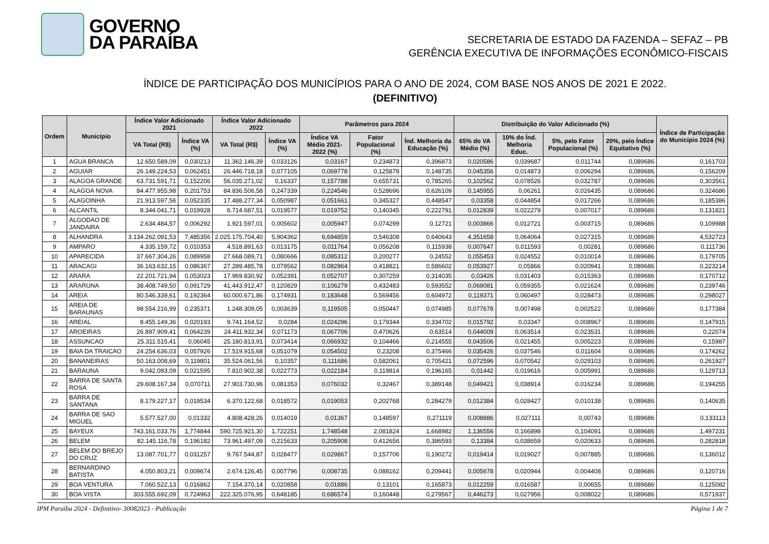GOVERNO
DA PARAÍBA
SECRETARIA DE ESTADO DA FAZENDA – SEFAZ – PB
GERÊNCIA EXECUTIVA DE INFORMAÇÕES ECONÔMICO-FISCAIS
ÍNDICE DE PARTICIPAÇÃO DOS MUNICÍPIOS PARA O ANO DE 2024, COM BASE NOS ANOS DE 2021 E 2022.
(DEFINITIVO)
| Ordem | Município | Índice Valor Adicionado 2021 | | Índice Valor Adicionado 2022 | | Parâmetros para 2024 | | | Distribuição do Valor Adicionado (%) | | | | Índice de Participação do Município 2024 (%) |
| --- | --- | --- | --- | --- | --- | --- | --- | --- | --- | --- | --- | --- | --- |
| | | VA Total (R$) | Índice VA (%) | VA Total (R$) | Índice VA (%) | Índice VA Médio 2021-2022 (%) | Fator Populacional (%) | Índ. Melhoria da Educação (%) | 65% do VA Médio (%) | 10% do Índ. Melhoria Educ. | 5%, pelo Fator Populacional (%) | 20%, pelo Índice Equitativo (%) | |
| 1 | AGUA BRANCA | 12.650.589,09 | 0,030213 | 11.362.146,39 | 0,033126 | 0,03167 | 0,234873 | 0,396873 | 0,020586 | 0,039687 | 0,011744 | 0,089686 | 0,161703 |
| 2 | AGUIAR | 26.149.224,53 | 0,062451 | 26.446.718,18 | 0,077105 | 0,069778 | 0,125878 | 0,148735 | 0,045356 | 0,014873 | 0,006294 | 0,089686 | 0,156209 |
| 3 | ALAGOA GRANDE | 63.731.591,71 | 0,152206 | 56.035.271,02 | 0,16337 | 0,157788 | 0,655731 | 0,785265 | 0,102562 | 0,078526 | 0,032787 | 0,089686 | 0,303561 |
| 4 | ALAGOA NOVA | 84.477.955,98 | 0,201753 | 84.836.506,58 | 0,247339 | 0,224546 | 0,528696 | 0,626109 | 0,145955 | 0,06261 | 0,026435 | 0,089686 | 0,324686 |
| 5 | ALAGOINHA | 21.913.597,56 | 0,052335 | 17.488.277,34 | 0,050987 | 0,051661 | 0,345327 | 0,448547 | 0,03358 | 0,044854 | 0,017266 | 0,089686 | 0,185386 |
| 6 | ALCANTIL | 8.344.041,71 | 0,019928 | 6.714.687,51 | 0,019577 | 0,019752 | 0,140345 | 0,222791 | 0,012839 | 0,022279 | 0,007017 | 0,089686 | 0,131821 |
| 7 | ALGODAO DE JANDAIRA | 2.634.484,57 | 0,006292 | 1.921.597,01 | 0,005602 | 0,005947 | 0,074299 | 0,12721 | 0,003866 | 0,012721 | 0,003715 | 0,089686 | 0,109988 |
| 8 | ALHANDRA | 3.134.262.091,53 | 7,485356 | 2.025.175.704,40 | 5,904362 | 6,694859 | 0,546308 | 0,640643 | 4,351658 | 0,064064 | 0,027315 | 0,089686 | 4,532723 |
| 9 | AMPARO | 4.335.159,72 | 0,010353 | 4.518.891,63 | 0,013175 | 0,011764 | 0,056208 | 0,115938 | 0,007647 | 0,011593 | 0,00281 | 0,089686 | 0,111736 |
| 10 | APARECIDA | 37.667.304,26 | 0,089958 | 27.668.089,71 | 0,080666 | 0,085312 | 0,200277 | 0,24552 | 0,055453 | 0,024552 | 0,010014 | 0,089686 | 0,179705 |
| 11 | ARACAGI | 36.163.632,15 | 0,086367 | 27.289.485,78 | 0,079562 | 0,082964 | 0,418821 | 0,586602 | 0,053927 | 0,05866 | 0,020941 | 0,089686 | 0,223214 |
| 12 | ARARA | 22.201.721,94 | 0,053023 | 17.969.830,92 | 0,052391 | 0,052707 | 0,307259 | 0,314035 | 0,03426 | 0,031403 | 0,015363 | 0,089686 | 0,170712 |
| 13 | ARARUNA | 38.408.749,50 | 0,091729 | 41.443.912,47 | 0,120829 | 0,106279 | 0,432483 | 0,593552 | 0,069081 | 0,059355 | 0,021624 | 0,089686 | 0,239746 |
| 14 | AREIA | 80.546.339,61 | 0,192364 | 60.000.671,86 | 0,174931 | 0,183648 | 0,569456 | 0,604972 | 0,119371 | 0,060497 | 0,028473 | 0,089686 | 0,298027 |
| 15 | AREIA DE BARAUNAS | 98.554.216,99 | 0,235371 | 1.248.309,05 | 0,003639 | 0,119505 | 0,050447 | 0,074985 | 0,077678 | 0,007498 | 0,002522 | 0,089686 | 0,177384 |
| 16 | AREIAL | 8.455.149,36 | 0,020193 | 9.741.164,52 | 0,0284 | 0,024296 | 0,179344 | 0,334702 | 0,015792 | 0,03347 | 0,008967 | 0,089686 | 0,147915 |
| 17 | AROEIRAS | 26.897.909,41 | 0,064239 | 24.411.932,34 | 0,071173 | 0,067706 | 0,470626 | 0,63514 | 0,044009 | 0,063514 | 0,023531 | 0,089686 | 0,22074 |
| 18 | ASSUNCAO | 25.311.515,41 | 0,06045 | 25.180.813,91 | 0,073414 | 0,066932 | 0,104466 | 0,214555 | 0,043506 | 0,021455 | 0,005223 | 0,089686 | 0,15987 |
| 19 | BAIA DA TRAICAO | 24.254.636,03 | 0,057926 | 17.519.915,68 | 0,051079 | 0,054502 | 0,23208 | 0,375466 | 0,035426 | 0,037546 | 0,011604 | 0,089686 | 0,174262 |
| 20 | BANANEIRAS | 50.163.008,69 | 0,119801 | 35.524.061,56 | 0,10357 | 0,111686 | 0,582061 | 0,705421 | 0,072596 | 0,070542 | 0,029103 | 0,089686 | 0,261927 |
| 21 | BARAUNA | 9.042.093,09 | 0,021595 | 7.810.902,38 | 0,022773 | 0,022184 | 0,119814 | 0,196165 | 0,01442 | 0,019616 | 0,005991 | 0,089686 | 0,129713 |
| 22 | BARRA DE SANTA ROSA | 29.608.167,34 | 0,070711 | 27.903.730,96 | 0,081353 | 0,076032 | 0,32467 | 0,389148 | 0,049421 | 0,038914 | 0,016234 | 0,089686 | 0,194255 |
| 23 | BARRA DE SANTANA | 8.179.227,17 | 0,019534 | 6.370.122,68 | 0,018572 | 0,019053 | 0,202768 | 0,284279 | 0,012384 | 0,028427 | 0,010138 | 0,089686 | 0,140635 |
| 24 | BARRA DE SAO MIGUEL | 5.577.527,00 | 0,01332 | 4.808.428,26 | 0,014019 | 0,01367 | 0,148597 | 0,271119 | 0,008886 | 0,027111 | 0,00743 | 0,089686 | 0,133113 |
| 25 | BAYEUX | 743.161.033,76 | 1,774844 | 590.725.921,30 | 1,722251 | 1,748548 | 2,081824 | 1,668982 | 1,136556 | 0,166898 | 0,104091 | 0,089686 | 1,497231 |
| 26 | BELEM | 82.145.116,78 | 0,196182 | 73.961.497,09 | 0,215633 | 0,205908 | 0,412656 | 0,386593 | 0,13384 | 0,038659 | 0,020633 | 0,089686 | 0,282818 |
| 27 | BELEM DO BREJO DO CRUZ | 13.087.701,77 | 0,031257 | 9.767.544,87 | 0,028477 | 0,029867 | 0,157706 | 0,190272 | 0,019414 | 0,019027 | 0,007885 | 0,089686 | 0,136012 |
| 28 | BERNARDINO BATISTA | 4.050.803,21 | 0,009674 | 2.674.126,45 | 0,007796 | 0,008735 | 0,088162 | 0,209441 | 0,005678 | 0,020944 | 0,004408 | 0,089686 | 0,120716 |
| 29 | BOA VENTURA | 7.060.522,13 | 0,016862 | 7.154.370,14 | 0,020858 | 0,01886 | 0,13101 | 0,165873 | 0,012259 | 0,016587 | 0,00655 | 0,089686 | 0,125082 |
| 30 | BOA VISTA | 303.555.692,09 | 0,724963 | 222.325.076,95 | 0,648185 | 0,686574 | 0,160448 | 0,279567 | 0,446273 | 0,027956 | 0,008022 | 0,089686 | 0,571937 |
IPM Paraiba 2024 - Definitivo- 30082023 - Publicação Página 1 de 7